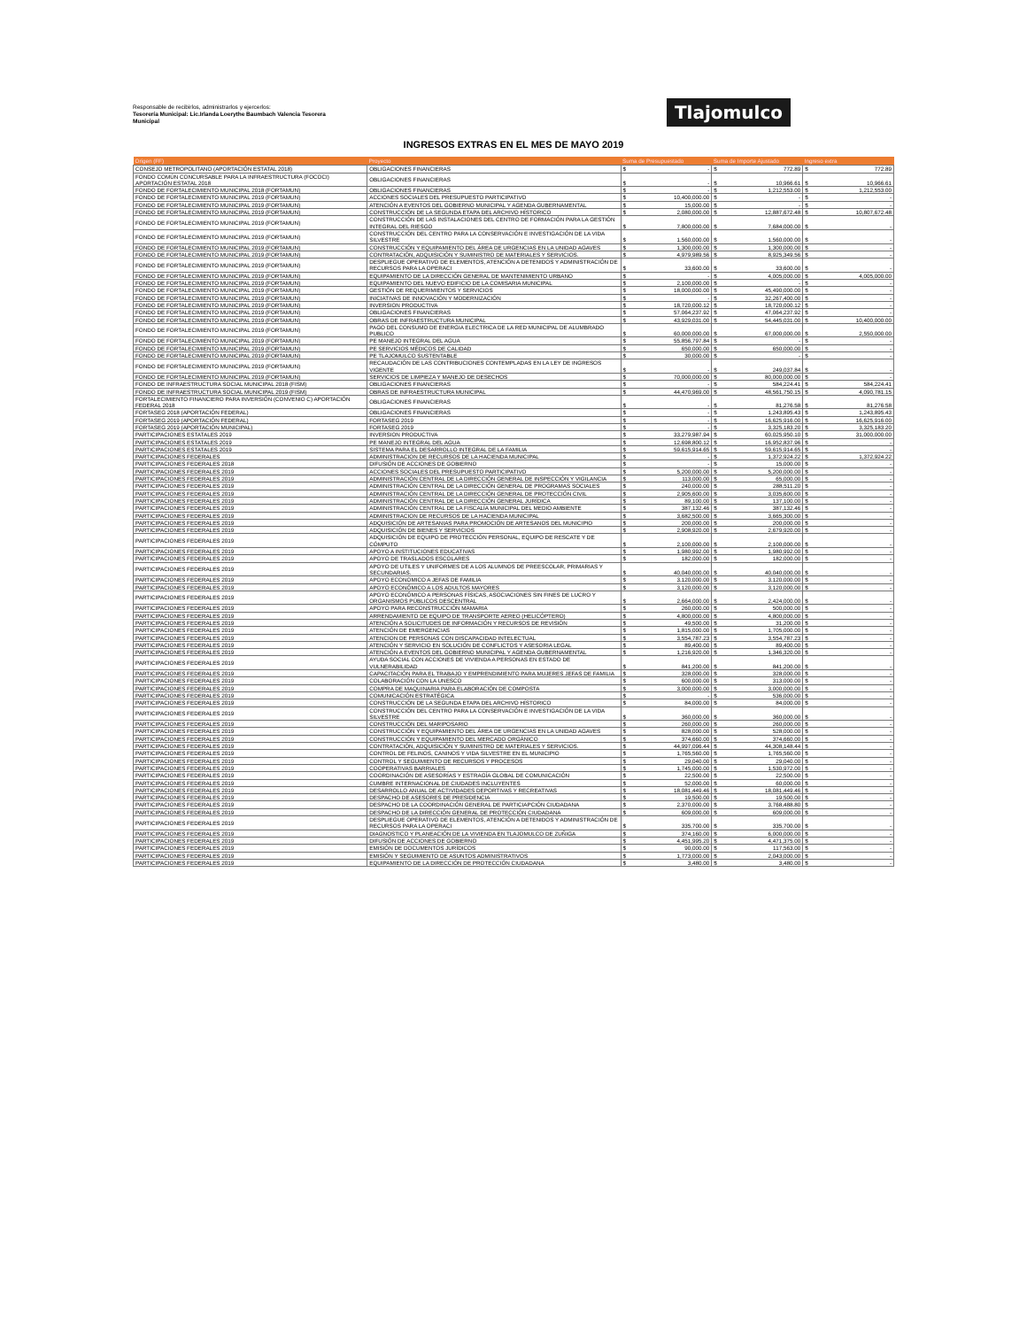Responsable de recibirlos, administrarlos y ejercerlos:
Tesorería Municipal: Lic.Irlanda Loerythe Baumbach Valencia Tesorera
Municipal
Tlajomulco
INGRESOS EXTRAS EN EL MES DE MAYO 2019
| Origen (FF) | Proyecto | Suma de Presupuestado | Suma de Importe Ajustado | Ingreso extra |
| --- | --- | --- | --- | --- |
| CONSEJO METROPOLITANO (APORTACIÓN ESTATAL 2018) | OBLIGACIONES FINANCIERAS | $ - | $ 772.89 | $ 772.89 |
| FONDO COMÚN CONCURSABLE PARA LA INFRAESTRUCTURA (FOCOCI) APORTACIÓN ESTATAL 2018 | OBLIGACIONES FINANCIERAS | $ - | $ 10,966.61 | $ 10,966.61 |
| FONDO DE FORTALECIMIENTO MUNICIPAL 2018 (FORTAMUN) | OBLIGACIONES FINANCIERAS | $ - | $ 1,212,553.00 | $ 1,212,553.00 |
| FONDO DE FORTALECIMIENTO MUNICIPAL 2019 (FORTAMUN) | ACCIONES SOCIALES DEL PRESUPUESTO PARTICIPATIVO | $ 10,400,000.00 | $ - | $ - |
| FONDO DE FORTALECIMIENTO MUNICIPAL 2019 (FORTAMUN) | ATENCIÓN A EVENTOS DEL GOBIERNO MUNICIPAL Y AGENDA GUBERNAMENTAL | $ 15,000.00 | $ - | $ - |
| FONDO DE FORTALECIMIENTO MUNICIPAL 2019 (FORTAMUN) | CONSTRUCCIÓN DE LA SEGUNDA ETAPA DEL ARCHIVO HÍSTORICO | $ 2,080,000.00 | $ 12,887,672.48 | $ 10,807,672.48 |
| FONDO DE FORTALECIMIENTO MUNICIPAL 2019 (FORTAMUN) | CONSTRUCCIÓN DE LAS INSTALACIONES DEL CENTRO DE FORMACIÓN PARA LA GESTIÓN INTEGRAL DEL RIESGO | $ 7,800,000.00 | $ 7,684,000.00 | $ - |
| FONDO DE FORTALECIMIENTO MUNICIPAL 2019 (FORTAMUN) | CONSTRUCCIÓN DEL CENTRO PARA LA CONSERVACIÓN E INVESTIGACIÓN DE LA VIDA SILVESTRE | $ 1,560,000.00 | $ 1,560,000.00 | $ - |
| FONDO DE FORTALECIMIENTO MUNICIPAL 2019 (FORTAMUN) | CONSTRUCCIÓN Y EQUIPAMIENTO DEL ÁREA DE URGENCIAS EN LA UNIDAD AGAVES | $ 1,300,000.00 | $ 1,300,000.00 | $ - |
| FONDO DE FORTALECIMIENTO MUNICIPAL 2019 (FORTAMUN) | CONTRATACIÓN, ADQUISICIÓN Y SUMINISTRO DE MATERIALES Y SERVICIOS. | $ 4,979,989.56 | $ 8,925,349.56 | $ - |
| FONDO DE FORTALECIMIENTO MUNICIPAL 2019 (FORTAMUN) | DESPLIEGUE OPERATIVO DE ELEMENTOS, ATENCIÓN A DETENIDOS Y ADMINISTRACIÓN DE RECURSOS PARA LA OPERACI | $ 33,600.00 | $ 33,600.00 | $ - |
| FONDO DE FORTALECIMIENTO MUNICIPAL 2019 (FORTAMUN) | EQUIPAMIENTO DE LA DIRECCIÓN GENERAL DE MANTENIMIENTO URBANO | $ - | $ 4,005,000.00 | $ 4,005,000.00 |
| FONDO DE FORTALECIMIENTO MUNICIPAL 2019 (FORTAMUN) | EQUIPAMIENTO DEL NUEVO EDIFICIO DE LA COMISARIA MUNICIPAL | $ 2,100,000.00 | $ - | $ - |
| FONDO DE FORTALECIMIENTO MUNICIPAL 2019 (FORTAMUN) | GESTIÓN DE REQUERIMIENTOS Y SERVICIOS | $ 18,000,000.00 | $ 45,490,000.00 | $ - |
| FONDO DE FORTALECIMIENTO MUNICIPAL 2019 (FORTAMUN) | INICIATIVAS DE INNOVACIÓN Y MODERNIZACIÓN | $ - | $ 32,267,400.00 | $ - |
| FONDO DE FORTALECIMIENTO MUNICIPAL 2019 (FORTAMUN) | INVERSION PRODUCTIVA | $ 18,720,000.12 | $ 18,720,000.12 | $ - |
| FONDO DE FORTALECIMIENTO MUNICIPAL 2019 (FORTAMUN) | OBLIGACIONES FINANCIERAS | $ 57,064,237.92 | $ 47,064,237.92 | $ - |
| FONDO DE FORTALECIMIENTO MUNICIPAL 2019 (FORTAMUN) | OBRAS DE INFRAESTRUCTURA MUNICIPAL | $ 43,929,031.00 | $ 54,445,031.00 | $ 10,400,000.00 |
| FONDO DE FORTALECIMIENTO MUNICIPAL 2019 (FORTAMUN) | PAGO DEL CONSUMO DE ENERGIA ELECTRICA DE LA RED MUNICIPAL DE ALUMBRADO PUBLICO | $ 60,000,000.00 | $ 67,000,000.00 | $ 2,550,000.00 |
| FONDO DE FORTALECIMIENTO MUNICIPAL 2019 (FORTAMUN) | PE MANEJO INTEGRAL DEL AGUA | $ 55,856,797.84 | $ - | $ - |
| FONDO DE FORTALECIMIENTO MUNICIPAL 2019 (FORTAMUN) | PE SERVICIOS MÉDICOS DE CALIDAD | $ 650,000.00 | $ 650,000.00 | $ - |
| FONDO DE FORTALECIMIENTO MUNICIPAL 2019 (FORTAMUN) | PE TLAJOMULCO SUSTENTABLE | $ 30,000.00 | $ - | $ - |
| FONDO DE FORTALECIMIENTO MUNICIPAL 2019 (FORTAMUN) | RECAUDACIÓN DE LAS CONTRIBUCIONES CONTEMPLADAS EN LA LEY DE INGRESOS VIGENTE | $ - | $ 249,037.84 | $ - |
| FONDO DE FORTALECIMIENTO MUNICIPAL 2019 (FORTAMUN) | SERVICIOS DE LIMPIEZA Y MANEJO DE DESECHOS | $ 70,000,000.00 | $ 80,000,000.00 | $ - |
| FONDO DE INFRAESTRUCTURA SOCIAL MUNICIPAL 2018 (FISM) | OBLIGACIONES FINANCIERAS | $ - | $ 584,224.41 | $ 584,224.41 |
| FONDO DE INFRAESTRUCTURA SOCIAL MUNICIPAL 2019 (FISM) | OBRAS DE INFRAESTRUCTURA MUNICIPAL | $ 44,470,969.00 | $ 48,561,750.15 | $ 4,090,781.15 |
| FORTALECIMIENTO FINANCIERO PARA INVERSIÓN (CONVENIO C) APORTACIÓN FEDERAL 2018 | OBLIGACIONES FINANCIERAS | $ - | $ 81,276.58 | $ 81,276.58 |
| FORTASEG 2018 (APORTACIÓN FEDERAL) | OBLIGACIONES FINANCIERAS | $ - | $ 1,243,895.43 | $ 1,243,895.43 |
| FORTASEG 2019 (APORTACIÓN FEDERAL) | FORTASEG 2019 | $ - | $ 16,625,916.00 | $ 16,625,916.00 |
| FORTASEG 2019 (APORTACIÓN MUNICIPAL) | FORTASEG 2019 | $ - | $ 3,325,183.20 | $ 3,325,183.20 |
| PARTICIPACIONES ESTATALES 2019 | INVERSION PRODUCTIVA | $ 33,279,987.94 | $ 60,025,950.10 | $ 31,000,000.00 |
| PARTICIPACIONES ESTATALES 2019 | PE MANEJO INTEGRAL DEL AGUA | $ 12,698,800.12 | $ 16,952,837.96 | $ - |
| PARTICIPACIONES ESTATALES 2019 | SISTEMA PARA EL DESARROLLO INTEGRAL DE LA FAMILIA | $ 59,615,914.65 | $ 59,615,914.65 | $ - |
| PARTICIPACIONES FEDERALES | ADMINISTRACION DE RECURSOS DE LA HACIENDA MUNICIPAL | $ - | $ 1,372,924.22 | $ 1,372,924.22 |
| PARTICIPACIONES FEDERALES 2018 | DIFUSIÓN DE ACCIONES DE GOBIERNO | $ - | $ 15,000.00 | $ - |
| PARTICIPACIONES FEDERALES 2019 | ACCIONES SOCIALES DEL PRESUPUESTO PARTICIPATIVO | $ 5,200,000.00 | $ 5,200,000.00 | $ - |
| PARTICIPACIONES FEDERALES 2019 | ADMINISTRACIÓN CENTRAL DE LA DIRECCIÓN GENERAL DE INSPECCIÓN Y VIGILANCIA | $ 113,000.00 | $ 65,000.00 | $ - |
| PARTICIPACIONES FEDERALES 2019 | ADMINISTRACIÓN CENTRAL DE LA DIRECCIÓN GENERAL DE PROGRAMAS SOCIALES | $ 240,000.00 | $ 288,511.20 | $ - |
| PARTICIPACIONES FEDERALES 2019 | ADMINISTRACIÓN CENTRAL DE LA DIRECCIÓN GENERAL DE PROTECCIÓN CIVIL | $ 2,905,600.00 | $ 3,035,600.00 | $ - |
| PARTICIPACIONES FEDERALES 2019 | ADMINISTRACIÓN CENTRAL DE LA DIRECCIÓN GENERAL JURÍDICA | $ 89,100.00 | $ 137,100.00 | $ - |
| PARTICIPACIONES FEDERALES 2019 | ADMINISTRACIÓN CENTRAL DE LA FISCALÍA MUNICIPAL DEL MEDIO AMBIENTE | $ 387,132.46 | $ 387,132.46 | $ - |
| PARTICIPACIONES FEDERALES 2019 | ADMINISTRACION DE RECURSOS DE LA HACIENDA MUNICIPAL | $ 3,682,500.00 | $ 3,665,300.00 | $ - |
| PARTICIPACIONES FEDERALES 2019 | ADQUISICIÓN DE ARTESANIAS PARA PROMOCIÓN DE ARTESANOS DEL MUNICIPIO | $ 200,000.00 | $ 200,000.00 | $ - |
| PARTICIPACIONES FEDERALES 2019 | ADQUISICIÓN DE BIENES Y SERVICIOS | $ 2,908,920.00 | $ 2,679,920.00 | $ - |
| PARTICIPACIONES FEDERALES 2019 | ADQUISICIÓN DE EQUIPO DE PROTECCIÓN PERSONAL, EQUIPO DE RESCATE Y DE CÓMPUTO | $ 2,100,000.00 | $ 2,100,000.00 | $ - |
| PARTICIPACIONES FEDERALES 2019 | APOYO A INSTITUCIONES EDUCATIVAS | $ 1,980,992.00 | $ 1,980,992.00 | $ - |
| PARTICIPACIONES FEDERALES 2019 | APOYO DE TRASLADOS ESCOLARES | $ 182,000.00 | $ 182,000.00 | $ - |
| PARTICIPACIONES FEDERALES 2019 | APOYO DE UTILES Y UNIFORMES DE A LOS ALUMNOS DE PREESCOLAR, PRIMARIAS Y SECUNDARIAS. | $ 40,040,000.00 | $ 40,040,000.00 | $ - |
| PARTICIPACIONES FEDERALES 2019 | APOYO ECONOMICO A JEFAS DE FAMILIA | $ 3,120,000.00 | $ 3,120,000.00 | $ - |
| PARTICIPACIONES FEDERALES 2019 | APOYO ECONÓMICO A LOS ADULTOS MAYORES | $ 3,120,000.00 | $ 3,120,000.00 | $ - |
| PARTICIPACIONES FEDERALES 2019 | APOYO ECONÓMICO A PERSONAS FÍSICAS, ASOCIACIONES SIN FINES DE LUCRO Y ORGANISMOS PÚBLICOS DESCENTRAL | $ 2,664,000.00 | $ 2,424,000.00 | $ - |
| PARTICIPACIONES FEDERALES 2019 | APOYO PARA RECONSTRUCCIÓN MAMARIA | $ 260,000.00 | $ 500,000.00 | $ - |
| PARTICIPACIONES FEDERALES 2019 | ARRENDAMIENTO DE EQUIPO DE TRANSPORTE AEREO (HELICÓPTERO) | $ 4,800,000.00 | $ 4,800,000.00 | $ - |
| PARTICIPACIONES FEDERALES 2019 | ATENCIÓN A SOLICITUDES DE INFORMACIÓN Y RECURSOS DE REVISIÓN | $ 49,500.00 | $ 31,200.00 | $ - |
| PARTICIPACIONES FEDERALES 2019 | ATENCIÓN DE EMERGENCIAS | $ 1,815,000.00 | $ 1,705,000.00 | $ - |
| PARTICIPACIONES FEDERALES 2019 | ATENCION DE PERSONAS CON DISCAPACIDAD INTELECTUAL | $ 3,554,787.23 | $ 3,554,787.23 | $ - |
| PARTICIPACIONES FEDERALES 2019 | ATENCIÓN Y SERVICIO EN SOLUCIÓN DE CONFLICTOS Y ASESORIA LEGAL | $ 89,400.00 | $ 89,400.00 | $ - |
| PARTICIPACIONES FEDERALES 2019 | ATENCIÓN A EVENTOS DEL GOBIERNO MUNICIPAL Y AGENDA GUBERNAMENTAL | $ 1,216,920.00 | $ 1,346,320.00 | $ - |
| PARTICIPACIONES FEDERALES 2019 | AYUDA SOCIAL CON ACCIONES DE VIVIENDA A PERSONAS EN ESTADO DE VULNERABILIDAD | $ 841,200.00 | $ 841,200.00 | $ - |
| PARTICIPACIONES FEDERALES 2019 | CAPACITACIÓN PARA EL TRABAJO Y EMPRENDIMIENTO PARA MUJERES JEFAS DE FAMILIA | $ 328,000.00 | $ 328,000.00 | $ - |
| PARTICIPACIONES FEDERALES 2019 | COLABORACIÓN CON LA UNESCO | $ 600,000.00 | $ 313,000.00 | $ - |
| PARTICIPACIONES FEDERALES 2019 | COMPRA DE MAQUINARIA PARA ELABORACIÓN DE COMPOSTA | $ 3,000,000.00 | $ 3,000,000.00 | $ - |
| PARTICIPACIONES FEDERALES 2019 | COMUNICACIÓN ESTRATÉGICA | $ - | $ 536,000.00 | $ - |
| PARTICIPACIONES FEDERALES 2019 | CONSTRUCCIÓN DE LA SEGUNDA ETAPA DEL ARCHIVO HÍSTORICO | $ 84,000.00 | $ 84,000.00 | $ - |
| PARTICIPACIONES FEDERALES 2019 | CONSTRUCCIÓN DEL CENTRO PARA LA CONSERVACIÓN E INVESTIGACIÓN DE LA VIDA SILVESTRE | $ 360,000.00 | $ 360,000.00 | $ - |
| PARTICIPACIONES FEDERALES 2019 | CONSTRUCCIÓN DEL MARIPOSARIO | $ 260,000.00 | $ 260,000.00 | $ - |
| PARTICIPACIONES FEDERALES 2019 | CONSTRUCCIÓN Y EQUIPAMIENTO DEL ÁREA DE URGENCIAS EN LA UNIDAD AGAVES | $ 828,000.00 | $ 528,000.00 | $ - |
| PARTICIPACIONES FEDERALES 2019 | CONSTRUCCIÓN Y EQUIPAMIENTO DEL MERCADO ORGÁNICO | $ 374,660.00 | $ 374,660.00 | $ - |
| PARTICIPACIONES FEDERALES 2019 | CONTRATACIÓN, ADQUISICIÓN Y SUMINISTRO DE MATERIALES Y SERVICIOS. | $ 44,997,096.44 | $ 44,308,148.44 | $ - |
| PARTICIPACIONES FEDERALES 2019 | CONTROL DE FELINOS, CANINOS Y VIDA SILVESTRE EN EL MUNICIPIO | $ 1,765,560.00 | $ 1,765,560.00 | $ - |
| PARTICIPACIONES FEDERALES 2019 | CONTROL Y SEGUIMIENTO DE RECURSOS Y PROCESOS | $ 29,040.00 | $ 29,040.00 | $ - |
| PARTICIPACIONES FEDERALES 2019 | COOPERATIVAS BARRIALES | $ 1,745,000.00 | $ 1,530,972.00 | $ - |
| PARTICIPACIONES FEDERALES 2019 | COORDINACIÓN DE ASESORÍAS Y ESTRAGÍA GLOBAL DE COMUNICACIÓN | $ 22,500.00 | $ 22,500.00 | $ - |
| PARTICIPACIONES FEDERALES 2019 | CUMBRE INTERNACIONAL DE CIUDADES INCLUYENTES | $ 52,000.00 | $ 60,000.00 | $ - |
| PARTICIPACIONES FEDERALES 2019 | DESARROLLO ANUAL DE ACTIVIDADES DEPORTIVAS Y RECREATIVAS | $ 18,081,449.46 | $ 18,081,449.46 | $ - |
| PARTICIPACIONES FEDERALES 2019 | DESPACHO DE ASESORES DE PRESIDENCIA | $ 19,500.00 | $ 19,500.00 | $ - |
| PARTICIPACIONES FEDERALES 2019 | DESPACHO DE LA COORDINACIÓN GENERAL DE PARTICIAPCIÓN CIUDADANA | $ 2,370,000.00 | $ 3,768,488.80 | $ - |
| PARTICIPACIONES FEDERALES 2019 | DESPACHO DE LA DIRECCIÓN GENERAL DE PROTECCIÓN CIUDADANA | $ 609,000.00 | $ 609,000.00 | $ - |
| PARTICIPACIONES FEDERALES 2019 | DESPLIEGUE OPERATIVO DE ELEMENTOS, ATENCIÓN A DETENIDOS Y ADMINISTRACIÓN DE RECURSOS PARA LA OPERACI | $ 335,700.00 | $ 335,700.00 | $ - |
| PARTICIPACIONES FEDERALES 2019 | DIAGNOSTICO Y PLANEACIÓN DE LA VIVIENDA EN TLAJOMULCO DE ZUÑIGA | $ 374,160.00 | $ 6,000,000.00 | $ - |
| PARTICIPACIONES FEDERALES 2019 | DIFUSIÓN DE ACCIONES DE GOBIERNO | $ 4,451,995.20 | $ 4,471,375.00 | $ - |
| PARTICIPACIONES FEDERALES 2019 | EMISIÓN DE DOCUMENTOS JURÍDICOS | $ 90,000.00 | $ 117,563.00 | $ - |
| PARTICIPACIONES FEDERALES 2019 | EMISIÓN Y SEGUIMIENTO DE ASUNTOS ADMINISTRATIVOS | $ 1,773,000.00 | $ 2,043,000.00 | $ - |
| PARTICIPACIONES FEDERALES 2019 | EQUIPAMIENTO DE LA DIRECCIÓN DE PROTECCIÓN CIUDADANA | $ 3,480.00 | $ 3,480.00 | $ - |